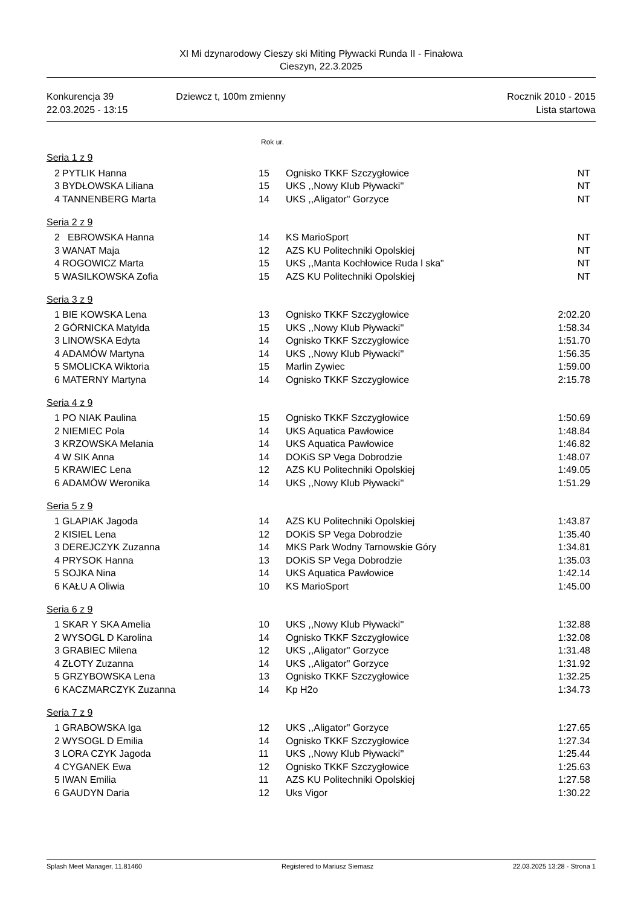XI Mi dzynarodowy Cieszy ski Miting Pływacki Runda II - Finałowa
Cieszyn, 22.3.2025
Konkurencja 39
22.03.2025 - 13:15
Dziewcz t, 100m zmienny Rocznik 2010 - 2015
Lista startowa
Rok ur.
Seria 1 z 9
| 2 | PYTLIK Hanna | 15 | Ognisko TKKF Szczygłowice | NT |
| 3 | BYDŁOWSKA Liliana | 15 | UKS ,,Nowy Klub Pływacki'' | NT |
| 4 | TANNENBERG Marta | 14 | UKS ,,Aligator'' Gorzyce | NT |
Seria 2 z 9
| 2 | EBROWSKA Hanna | 14 | KS MarioSport | NT |
| 3 | WANAT Maja | 12 | AZS KU Politechniki Opolskiej | NT |
| 4 | ROGOWICZ Marta | 15 | UKS ,,Manta Kochłowice Ruda l ska" | NT |
| 5 | WASILKOWSKA Zofia | 15 | AZS KU Politechniki Opolskiej | NT |
Seria 3 z 9
| 1 | BIE KOWSKA Lena | 13 | Ognisko TKKF Szczygłowice | 2:02.20 |
| 2 | GÓRNICKA Matylda | 15 | UKS ,,Nowy Klub Pływacki'' | 1:58.34 |
| 3 | LINOWSKA Edyta | 14 | Ognisko TKKF Szczygłowice | 1:51.70 |
| 4 | ADAMÓW Martyna | 14 | UKS ,,Nowy Klub Pływacki'' | 1:56.35 |
| 5 | SMOLICKA Wiktoria | 15 | Marlin Zywiec | 1:59.00 |
| 6 | MATERNY Martyna | 14 | Ognisko TKKF Szczygłowice | 2:15.78 |
Seria 4 z 9
| 1 | PO NIAK Paulina | 15 | Ognisko TKKF Szczygłowice | 1:50.69 |
| 2 | NIEMIEC Pola | 14 | UKS Aquatica Pawłowice | 1:48.84 |
| 3 | KRZOWSKA Melania | 14 | UKS Aquatica Pawłowice | 1:46.82 |
| 4 | W SIK Anna | 14 | DOKiS SP Vega Dobrodzie | 1:48.07 |
| 5 | KRAWIEC Lena | 12 | AZS KU Politechniki Opolskiej | 1:49.05 |
| 6 | ADAMÓW Weronika | 14 | UKS ,,Nowy Klub Pływacki'' | 1:51.29 |
Seria 5 z 9
| 1 | GLAPIAK Jagoda | 14 | AZS KU Politechniki Opolskiej | 1:43.87 |
| 2 | KISIEL Lena | 12 | DOKiS SP Vega Dobrodzie | 1:35.40 |
| 3 | DEREJCZYK Zuzanna | 14 | MKS Park Wodny Tarnowskie Góry | 1:34.81 |
| 4 | PRYSOK Hanna | 13 | DOKiS SP Vega Dobrodzie | 1:35.03 |
| 5 | SOJKA Nina | 14 | UKS Aquatica Pawłowice | 1:42.14 |
| 6 | KAŁU A Oliwia | 10 | KS MarioSport | 1:45.00 |
Seria 6 z 9
| 1 | SKAR Y SKA Amelia | 10 | UKS ,,Nowy Klub Pływacki'' | 1:32.88 |
| 2 | WYSOGL D Karolina | 14 | Ognisko TKKF Szczygłowice | 1:32.08 |
| 3 | GRABIEC Milena | 12 | UKS ,,Aligator'' Gorzyce | 1:31.48 |
| 4 | ZŁOTY Zuzanna | 14 | UKS ,,Aligator'' Gorzyce | 1:31.92 |
| 5 | GRZYBOWSKA Lena | 13 | Ognisko TKKF Szczygłowice | 1:32.25 |
| 6 | KACZMARCZYK Zuzanna | 14 | Kp H2o | 1:34.73 |
Seria 7 z 9
| 1 | GRABOWSKA Iga | 12 | UKS ,,Aligator'' Gorzyce | 1:27.65 |
| 2 | WYSOGL D Emilia | 14 | Ognisko TKKF Szczygłowice | 1:27.34 |
| 3 | LORA CZYK Jagoda | 11 | UKS ,,Nowy Klub Pływacki'' | 1:25.44 |
| 4 | CYGANEK Ewa | 12 | Ognisko TKKF Szczygłowice | 1:25.63 |
| 5 | IWAN Emilia | 11 | AZS KU Politechniki Opolskiej | 1:27.58 |
| 6 | GAUDYN Daria | 12 | Uks Vigor | 1:30.22 |
Splash Meet Manager, 11.81460 Registered to Mariusz Siemasz 22.03.2025 13:28 - Strona 1